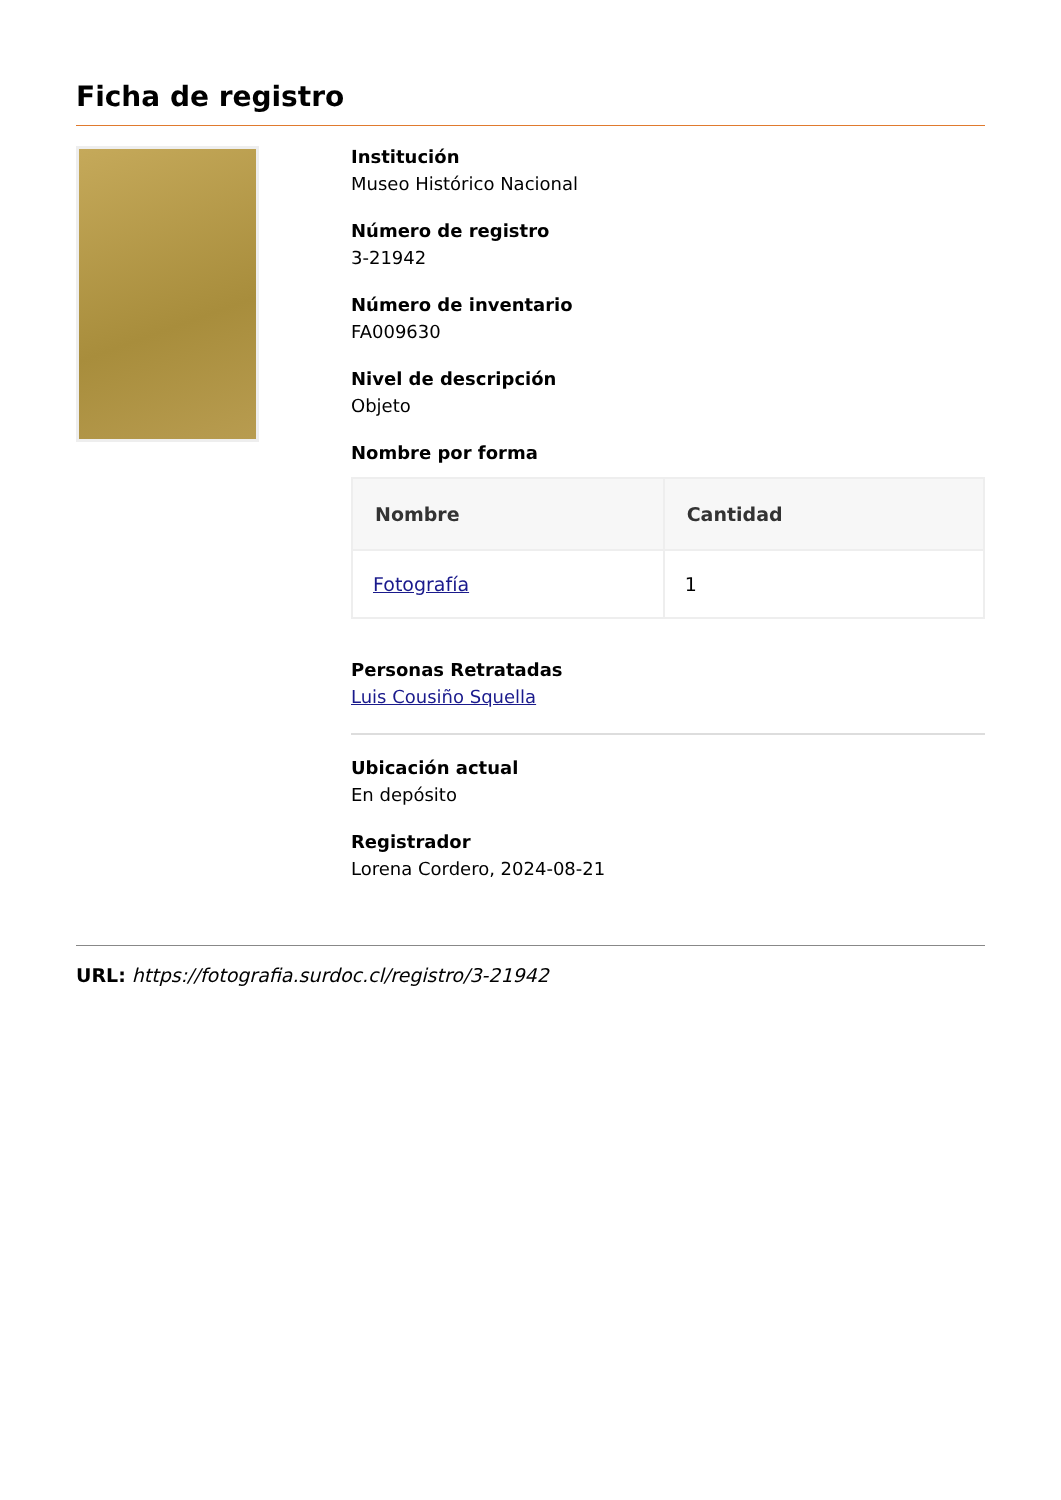Ficha de registro
Institución
Museo Histórico Nacional
Número de registro
3-21942
Número de inventario
FA009630
Nivel de descripción
Objeto
Nombre por forma
| Nombre | Cantidad |
| --- | --- |
| Fotografía | 1 |
Personas Retratadas
Luis Cousiño Squella
Ubicación actual
En depósito
Registrador
Lorena Cordero, 2024-08-21
URL: https://fotografia.surdoc.cl/registro/3-21942